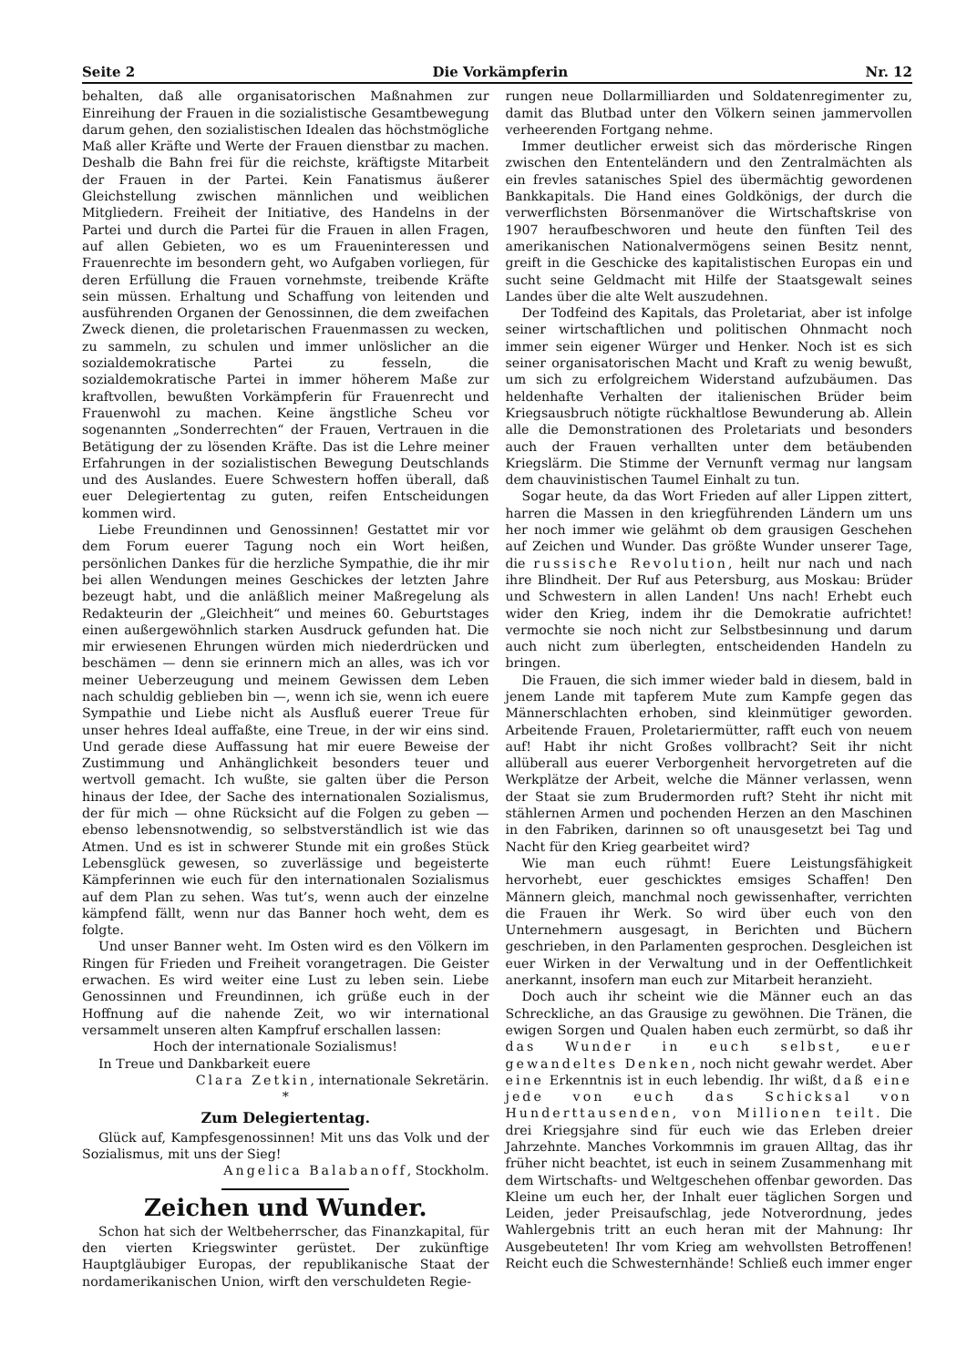Seite 2 Die Vorkämpferin Nr. 12
behalten, daß alle organisatorischen Maßnahmen zur Einreihung der Frauen in die sozialistische Gesamtbewegung darum gehen, den sozialistischen Idealen das höchstmögliche Maß aller Kräfte und Werte der Frauen dienstbar zu machen. Deshalb die Bahn frei für die reichste, kräftigste Mitarbeit der Frauen in der Partei. Kein Fanatismus äußerer Gleichstellung zwischen männlichen und weiblichen Mitgliedern. Freiheit der Initiative, des Handelns in der Partei und durch die Partei für die Frauen in allen Fragen, auf allen Gebieten, wo es um Fraueninteressen und Frauenrechte im besondern geht, wo Aufgaben vorliegen, für deren Erfüllung die Frauen vornehmste, treibende Kräfte sein müssen. Erhaltung und Schaffung von leitenden und ausführenden Organen der Genossinnen, die dem zweifachen Zweck dienen, die proletarischen Frauenmassen zu wecken, zu sammeln, zu schulen und immer unlöslicher an die sozialdemokratische Partei zu fesseln, die sozialdemokratische Partei in immer höherem Maße zur kraftvollen, bewußten Vorkämpferin für Frauenrecht und Frauenwohl zu machen. Keine ängstliche Scheu vor sogenannten „Sonderrechten“ der Frauen, Vertrauen in die Betätigung der zu lösenden Kräfte. Das ist die Lehre meiner Erfahrungen in der sozialistischen Bewegung Deutschlands und des Auslandes. Euere Schwestern hoffen überall, daß euer Delegiertentag zu guten, reifen Entscheidungen kommen wird.
Liebe Freundinnen und Genossinnen! Gestattet mir vor dem Forum euerer Tagung noch ein Wort heißen, persönlichen Dankes für die herzliche Sympathie, die ihr mir bei allen Wendungen meines Geschickes der letzten Jahre bezeugt habt, und die anläßlich meiner Maßregelung als Redakteurin der „Gleichheit“ und meines 60. Geburtstages einen außergewöhnlich starken Ausdruck gefunden hat. Die mir erwiesenen Ehrungen würden mich niederdrücken und beschämen — denn sie erinnern mich an alles, was ich vor meiner Ueberzeugung und meinem Gewissen dem Leben nach schuldig geblieben bin —, wenn ich sie, wenn ich euere Sympathie und Liebe nicht als Ausfluß euerer Treue für unser hehres Ideal auffaßte, eine Treue, in der wir eins sind. Und gerade diese Auffassung hat mir euere Beweise der Zustimmung und Anhänglichkeit besonders teuer und wertvoll gemacht. Ich wußte, sie galten über die Person hinaus der Idee, der Sache des internationalen Sozialismus, der für mich — ohne Rücksicht auf die Folgen zu geben — ebenso lebensnotwendig, so selbstverständlich ist wie das Atmen. Und es ist in schwerer Stunde mit ein großes Stück Lebensglück gewesen, so zuverlässige und begeisterte Kämpferinnen wie euch für den internationalen Sozialismus auf dem Plan zu sehen. Was tut’s, wenn auch der einzelne kämpfend fällt, wenn nur das Banner hoch weht, dem es folgte.
Und unser Banner weht. Im Osten wird es den Völkern im Ringen für Frieden und Freiheit vorangetragen. Die Geister erwachen. Es wird weiter eine Lust zu leben sein. Liebe Genossinnen und Freundinnen, ich grüße euch in der Hoffnung auf die nahende Zeit, wo wir international versammelt unseren alten Kampfruf erschallen lassen:
Hoch der internationale Sozialismus!
In Treue und Dankbarkeit euere
Clara Zetkin, internationale Sekretärin.
*
Zum Delegiertentag.
Glück auf, Kampfesgenossinnen! Mit uns das Volk und der Sozialismus, mit uns der Sieg!
Angelica Balabanoff, Stockholm.
Zeichen und Wunder.
Schon hat sich der Weltbeherrscher, das Finanzkapital, für den vierten Kriegswinter gerüstet. Der zukünftige Hauptgläubiger Europas, der republikanische Staat der nordamerikanischen Union, wirft den verschuldeten Regie-
rungen neue Dollarmilliarden und Soldatenregimenter zu, damit das Blutbad unter den Völkern seinen jammervollen verheerenden Fortgang nehme.
Immer deutlicher erweist sich das mörderische Ringen zwischen den Ententeländern und den Zentralmächten als ein frevles satanisches Spiel des übermächtig gewordenen Bankkapitals. Die Hand eines Goldkönigs, der durch die verwerflichsten Börsenmanöver die Wirtschaftskrise von 1907 heraufbeschworen und heute den fünften Teil des amerikanischen Nationalvermögens seinen Besitz nennt, greift in die Geschicke des kapitalistischen Europas ein und sucht seine Geldmacht mit Hilfe der Staatsgewalt seines Landes über die alte Welt auszudehnen.
Der Todfeind des Kapitals, das Proletariat, aber ist infolge seiner wirtschaftlichen und politischen Ohnmacht noch immer sein eigener Würger und Henker. Noch ist es sich seiner organisatorischen Macht und Kraft zu wenig bewußt, um sich zu erfolgreichem Widerstand aufzubäumen. Das heldenhafte Verhalten der italienischen Brüder beim Kriegsausbruch nötigte rückhaltlose Bewunderung ab. Allein alle die Demonstrationen des Proletariats und besonders auch der Frauen verhallten unter dem betäubenden Kriegslärm. Die Stimme der Vernunft vermag nur langsam dem chauvinistischen Taumel Einhalt zu tun.
Sogar heute, da das Wort Frieden auf aller Lippen zittert, harren die Massen in den kriegführenden Ländern um uns her noch immer wie gelähmt ob dem grausigen Geschehen auf Zeichen und Wunder. Das größte Wunder unserer Tage, die russische Revolution, heilt nur nach und nach ihre Blindheit. Der Ruf aus Petersburg, aus Moskau: Brüder und Schwestern in allen Landen! Uns nach! Erhebt euch wider den Krieg, indem ihr die Demokratie aufrichtet! vermochte sie noch nicht zur Selbstbesinnung und darum auch nicht zum überlegten, entscheidenden Handeln zu bringen.
Die Frauen, die sich immer wieder bald in diesem, bald in jenem Lande mit tapferem Mute zum Kampfe gegen das Männerschlachten erhoben, sind kleinmütiger geworden. Arbeitende Frauen, Proletariermütter, rafft euch von neuem auf! Habt ihr nicht Großes vollbracht? Seit ihr nicht allüberall aus euerer Verborgenheit hervorgetreten auf die Werkplätze der Arbeit, welche die Männer verlassen, wenn der Staat sie zum Brudermorden ruft? Steht ihr nicht mit stählernen Armen und pochenden Herzen an den Maschinen in den Fabriken, darinnen so oft unausgesetzt bei Tag und Nacht für den Krieg gearbeitet wird?
Wie man euch rühmt! Euere Leistungsfähigkeit hervorhebt, euer geschicktes emsiges Schaffen! Den Männern gleich, manchmal noch gewissenhafter, verrichten die Frauen ihr Werk. So wird über euch von den Unternehmern ausgesagt, in Berichten und Büchern geschrieben, in den Parlamenten gesprochen. Desgleichen ist euer Wirken in der Verwaltung und in der Oeffentlichkeit anerkannt, insofern man euch zur Mitarbeit heranzieht.
Doch auch ihr scheint wie die Männer euch an das Schreckliche, an das Grausige zu gewöhnen. Die Tränen, die ewigen Sorgen und Qualen haben euch zermürbt, so daß ihr das Wunder in euch selbst, euer gewandeltes Denken, noch nicht gewahr werdet. Aber eine Erkenntnis ist in euch lebendig. Ihr wißt, daß eine jede von euch das Schicksal von Hunderttausenden, von Millionen teilt. Die drei Kriegsjahre sind für euch wie das Erleben dreier Jahrzehnte. Manches Vorkommnis im grauen Alltag, das ihr früher nicht beachtet, ist euch in seinem Zusammenhang mit dem Wirtschafts- und Weltgeschehen offenbar geworden. Das Kleine um euch her, der Inhalt euer täglichen Sorgen und Leiden, jeder Preisaufschlag, jede Notverordnung, jedes Wahlergebnis tritt an euch heran mit der Mahnung: Ihr Ausgebeuteten! Ihr vom Krieg am wehvollsten Betroffenen! Reicht euch die Schwesternhände! Schließ euch immer enger